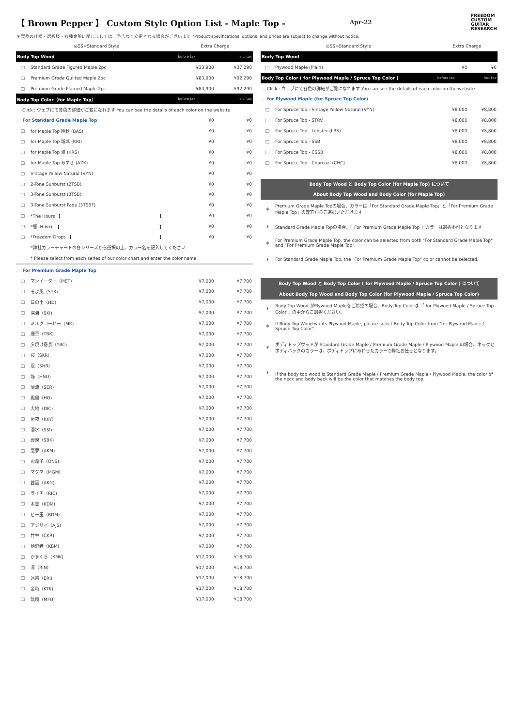【 Brown Pepper 】 Custom Style Option List - Maple Top -
Apr-22
FREEDOM CUSTOM GUITAR RESEARCH
＊製品の仕様・選択肢・各種金額に関しましては、予告なく変更となる場合がございます *Product specifications, options, and prices are subject to change without notice.
| ◎SS=Standard Style | | | Extra Charge | |
| Body Top Wood | | | before tax | inc. tax |
| □ | Standard Grade Figured Maple 2pc | | ¥33,900 | ¥37,290 |
| □ | Premium Grade Quilted Maple 2pc | | ¥83,900 | ¥92,290 |
| □ | Premium Grade Flamed Maple 2pc | | ¥83,900 | ¥92,290 |
| Body Top Color（for Maple Top） | | | before tax | inc. tax |
| ☞ Click : ウェブにて各色の詳細がご覧になれます You can see the details of each color on the website | | | | |
| ☞ For Standard Grade Maple Top | | | ¥0 | ¥0 |
| □ | for Maple Top 晩秋 (BAS) | | ¥0 | ¥0 |
| □ | for Maple Top 瑠璃 (RRI) | | ¥0 | ¥0 |
| □ | for Maple Top 鴉 (KRS) | | ¥0 | ¥0 |
| □ | for Maple Top あずき (AZK) | | ¥0 | ¥0 |
| □ | Vintage Yellow Natural (VYN) | | ¥0 | ¥0 |
| □ | 2-Tone Sunburst (2TSB) | | ¥0 | ¥0 |
| □ | 3-Tone Sunburst (3TSB) | | ¥0 | ¥0 |
| □ | 3-Tone Sunburst Fade (3TSBF) | | ¥0 | ¥0 |
| □ | *The Hours 【 | 】 | ¥0 | ¥0 |
| □ | *響 -Hibiki- 【 | 】 | ¥0 | ¥0 |
| □ | *Freedom Drops 【 | 】 | ¥0 | ¥0 |
| | *弊社カラーチャートの各シリーズから選択の上、カラー名を記入してください | | | |
| | * Please select from each series of our color chart and enter the color name. | | | |
| ☞ For Premium Grade Maple Top | | | | |
| □ | マンイーター（MET) | | ¥7,000 | ¥7,700 |
| □ | そよ風（SYK) | | ¥7,000 | ¥7,700 |
| □ | 日の出（HD) | | ¥7,000 | ¥7,700 |
| □ | 深海（SKI) | | ¥7,000 | ¥7,700 |
| □ | ミルクコーヒー（MK) | | ¥7,000 | ¥7,700 |
| □ | 煙草（TBK) | | ¥7,000 | ¥7,700 |
| □ | 夕焼け番長（YBC) | | ¥7,000 | ¥7,700 |
| □ | 桜（SKR) | | ¥7,000 | ¥7,700 |
| □ | 忍（SNB) | | ¥7,000 | ¥7,700 |
| □ | 焔（HNO) | | ¥7,000 | ¥7,700 |
| □ | 清流（SER) | | ¥7,000 | ¥7,700 |
| □ | 鳳凰（HO) | | ¥7,000 | ¥7,700 |
| □ | 大地（DIC) | | ¥7,000 | ¥7,700 |
| □ | 極夜（KKY) | | ¥7,000 | ¥7,700 |
| □ | 潜水（SSI) | | ¥7,000 | ¥7,700 |
| □ | 砂漠（SBK) | | ¥7,000 | ¥7,700 |
| □ | 悪夢（AKM) | | ¥7,000 | ¥7,700 |
| □ | お茄子（ONS) | | ¥7,000 | ¥7,700 |
| □ | マグマ（MGM) | | ¥7,000 | ¥7,700 |
| □ | 茜雲（AKG) | | ¥7,000 | ¥7,700 |
| □ | ライチ（RIC) | | ¥7,000 | ¥7,700 |
| □ | 木霊（KDM) | | ¥7,000 | ¥7,700 |
| □ | ビー玉（BDM) | | ¥7,000 | ¥7,700 |
| □ | アジサイ（AJS) | | ¥7,000 | ¥7,700 |
| □ | 竹林（CKR) | | ¥7,000 | ¥7,700 |
| □ | 傾奇者（KBM) | | ¥7,000 | ¥7,700 |
| □ | かまくら（KMK) | | ¥17,000 | ¥18,700 |
| □ | 凛（RIN) | | ¥17,000 | ¥18,700 |
| □ | 遠雷（ERI) | | ¥17,000 | ¥18,700 |
| □ | 金時（KTK) | | ¥17,000 | ¥18,700 |
| □ | 無風（MFU) | | ¥17,000 | ¥18,700 |
| ◎SS=Standard Style | | Extra Charge | |
| Body Top Wood | | | |
| □ | Plywood Maple (Plain) | ¥0 | ¥0 |
| Body Top Color ( for Plywood Maple / Spruce Top Color ) | | before tax | inc. tax |
| ☞ Click : ウェブにて各色の詳細がご覧になれます You can see the details of each color on the website | | | |
| ☞ for Plywood Maple (for Spruce Top Color) | | | |
| □ | For Spruce Top - Vintage Yellow Natural (VYN) | ¥8,000 | ¥8,800 |
| □ | For Spruce Top - STRV | ¥8,000 | ¥8,800 |
| □ | For Spruce Top - Lobster (LBS) | ¥8,000 | ¥8,800 |
| □ | For Spruce Top - SSB | ¥8,000 | ¥8,800 |
| □ | For Spruce Top - CSSB | ¥8,000 | ¥8,800 |
| □ | For Spruce Top - Charcoal (CHC) | ¥8,000 | ¥8,800 |
| Body Top Wood と Body Top Color (for Maple Top) について | | | |
| About Body Top Wood and Body Color (for Maple Top) | | | |
| ＊ | Premium Grade Maple Topの場合、カラーは「For Standard Grade Maple Top」と「For Premium Grade Maple Top」の双方からご選択いただけます | | |
| ＊ | Standard Grade Maple Topの場合、「 For Premium Grade Maple Top 」カラーは選択不可となります | | |
| ＊ | For Premium Grade Maple Top, the color can be selected from both "For Standard Grade Maple Top" and "For Premium Grade Maple Top". | | |
| ＊ | For Standard Grade Maple Top, the "For Premium Grade Maple Top" color cannot be selected. | | |
| Body Top Wood と Body Top Color ( for Plywood Maple / Spruce Top Color ) について | | | |
| About Body Top Wood and Body Top Color (for Plywood Maple / Spruce Top Color) | | | |
| ＊ | Body Top Wood がPlywood Mapleをご希望の場合、Body Top Colorは 「 for Plywood Maple / Spruce Top Color 」の中からご選択ください。 | | |
| ＊ | If Body Top Wood wants Plywood Maple, please select Body Top Color from "for Plywood Maple / Spruce Top Color". | | |
| ＊ | ボディトップウッドが Standard Grade Maple / Premium Grade Maple / Plywood Maple の場合、ネックとボディバックのカラーは、ボディトップにあわせたカラーで弊社お任せとなります。 | | |
| ＊ | If the body top wood is Standard Grade Maple / Premium Grade Maple / Plywood Maple, the color of the neck and body back will be the color that matches the body top. | | |